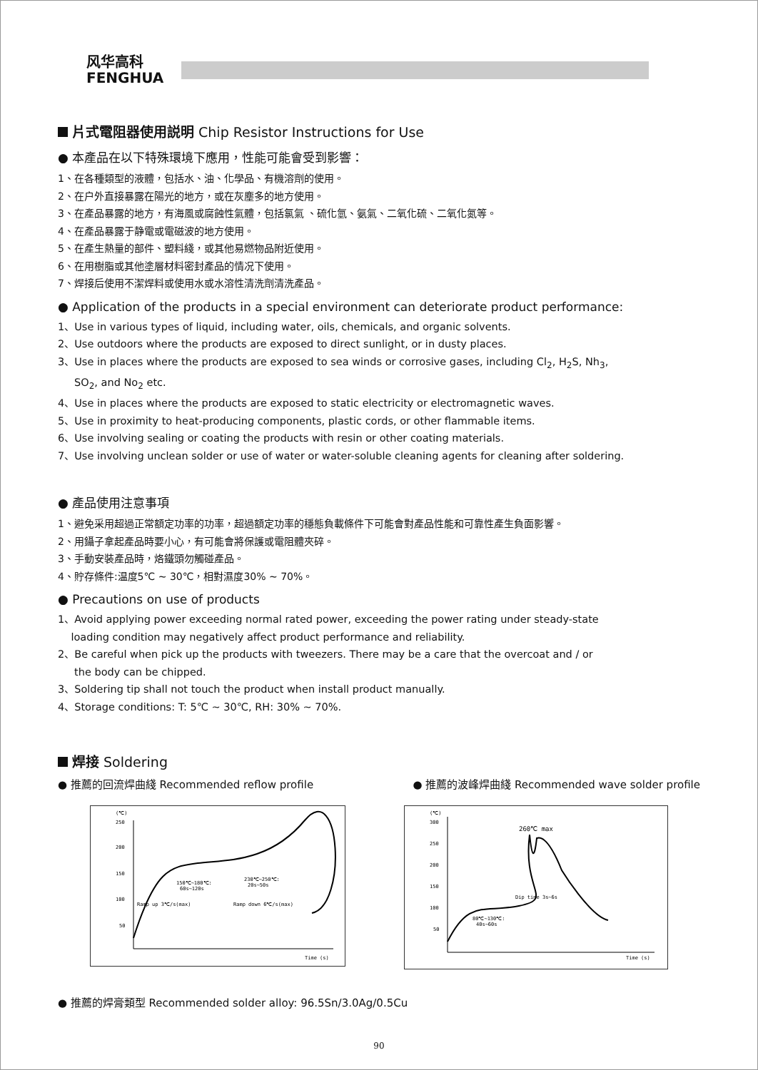风华高科
FENGHUA
片式電阻器使用説明 Chip Resistor Instructions for Use
● 本產品在以下特殊環境下應用，性能可能會受到影響：
1、在各種類型的液體，包括水、油、化學品、有機溶劑的使用。
2、在户外直接暴露在陽光的地方，或在灰塵多的地方使用。
3、在產品暴露的地方，有海風或腐蝕性氣體，包括氯氣 、硫化氫、氨氣、二氧化硫、二氧化氮等。
4、在產品暴露于静電或電磁波的地方使用。
5、在產生熱量的部件、塑料綫，或其他易燃物品附近使用。
6、在用樹脂或其他塗層材料密封產品的情况下使用。
7、焊接后使用不潔焊料或使用水或水溶性清洗劑清洗產品。
● Application of the products in a special environment can deteriorate product performance:
1、Use in various types of liquid, including water, oils, chemicals, and organic solvents.
2、Use outdoors where the products are exposed to direct sunlight, or in dusty places.
3、Use in places where the products are exposed to sea winds or corrosive gases, including Cl<sub>2</sub>, H<sub>2</sub>S, Nh<sub>3</sub>,
SO<sub>2</sub>, and No<sub>2</sub> etc.
4、Use in places where the products are exposed to static electricity or electromagnetic waves.
5、Use in proximity to heat-producing components, plastic cords, or other flammable items.
6、Use involving sealing or coating the products with resin or other coating materials.
7、Use involving unclean solder or use of water or water-soluble cleaning agents for cleaning after soldering.
● 產品使用注意事項
1、避免采用超過正常額定功率的功率，超過額定功率的穩態負載條件下可能會對產品性能和可靠性產生負面影響。
2、用鑷子拿起產品時要小心，有可能會將保護或電阻體夾碎。
3、手動安裝產品時，烙鐵頭勿觸碰產品。
4、貯存條件:温度5℃ ~ 30℃，相對濕度30% ~ 70%。
● Precautions on use of products
1、Avoid applying power exceeding normal rated power, exceeding the power rating under steady-state
loading condition may negatively affect product performance and reliability.
2、Be careful when pick up the products with tweezers. There may be a care that the overcoat and / or
the body can be chipped.
3、Soldering tip shall not touch the product when install product manually.
4、Storage conditions: T: 5℃ ~ 30℃, RH: 30% ~ 70%.
焊接 Soldering
● 推薦的回流焊曲綫 Recommended reflow profile ● 推薦的波峰焊曲綫 Recommended wave solder profile
(℃)
250
200
150
100
50
Time (s)
150℃~180℃:
60s~120s
230℃~250℃:
20s~50s
Ramp up 3℃/s(max)
Ramp down 6℃/s(max)
(℃)
300
250
200
150
100
50
Time (s)
260℃ max
Dip time 3s~6s
80℃~130℃:
40s~60s
● 推薦的焊膏類型 Recommended solder alloy: 96.5Sn/3.0Ag/0.5Cu
90